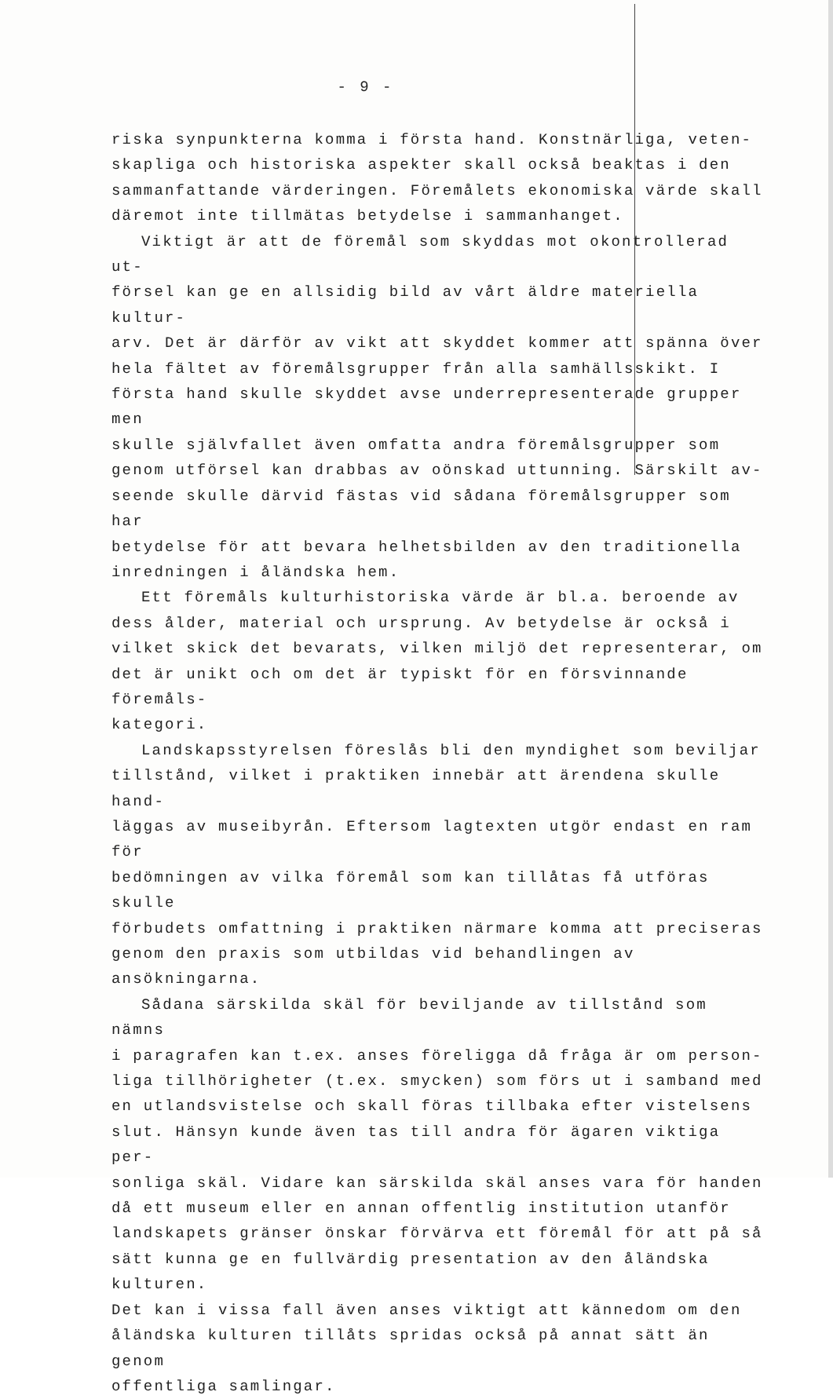- 9 -
riska synpunkterna komma i första hand. Konstnärliga, veten-
skapliga och historiska aspekter skall också beaktas i den
sammanfattande värderingen. Föremålets ekonomiska värde skall
däremot inte tillmätas betydelse i sammanhanget.
Viktigt är att de föremål som skyddas mot okontrollerad ut-
försel kan ge en allsidig bild av vårt äldre materiella kultur-
arv. Det är därför av vikt att skyddet kommer att spänna över
hela fältet av föremålsgrupper från alla samhällsskikt. I
första hand skulle skyddet avse underrepresenterade grupper men
skulle självfallet även omfatta andra föremålsgrupper som
genom utförsel kan drabbas av oönskad uttunning. Särskilt av-
seende skulle därvid fästas vid sådana föremålsgrupper som har
betydelse för att bevara helhetsbilden av den traditionella
inredningen i åländska hem.
Ett föremåls kulturhistoriska värde är bl.a. beroende av
dess ålder, material och ursprung. Av betydelse är också i
vilket skick det bevarats, vilken miljö det representerar, om
det är unikt och om det är typiskt för en försvinnande föremåls-
kategori.
Landskapsstyrelsen föreslås bli den myndighet som beviljar
tillstånd, vilket i praktiken innebär att ärendena skulle hand-
läggas av museibyrån. Eftersom lagtexten utgör endast en ram för
bedömningen av vilka föremål som kan tillåtas få utföras skulle
förbudets omfattning i praktiken närmare komma att preciseras
genom den praxis som utbildas vid behandlingen av ansökningarna.
Sådana särskilda skäl för beviljande av tillstånd som nämns
i paragrafen kan t.ex. anses föreligga då fråga är om person-
liga tillhörigheter (t.ex. smycken) som förs ut i samband med
en utlandsvistelse och skall föras tillbaka efter vistelsens
slut. Hänsyn kunde även tas till andra för ägaren viktiga per-
sonliga skäl. Vidare kan särskilda skäl anses vara för handen
då ett museum eller en annan offentlig institution utanför
landskapets gränser önskar förvärva ett föremål för att på så
sätt kunna ge en fullvärdig presentation av den åländska kulturen.
Det kan i vissa fall även anses viktigt att kännedom om den
åländska kulturen tillåts spridas också på annat sätt än genom
offentliga samlingar.